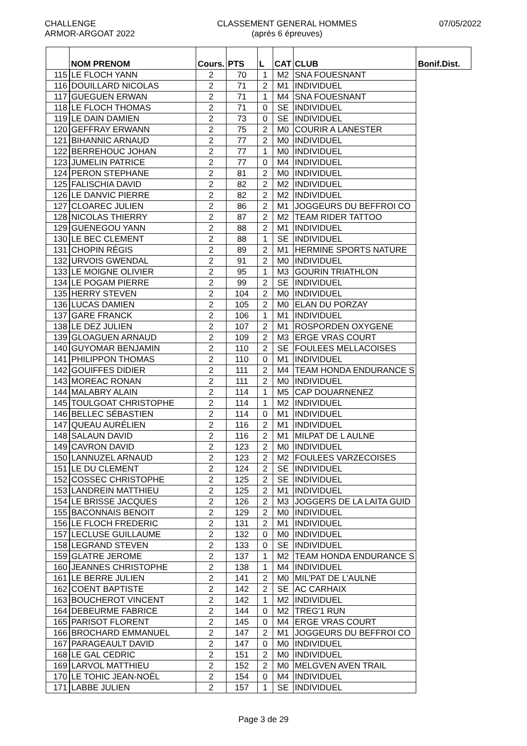CHALLENGE
ARMOR-ARGOAT 2022
CLASSEMENT GENERAL HOMMES
(après 6 épreuves)
07/05/2022
| | NOM PRENOM | Cours. | PTS | L | CAT | CLUB | Bonif.Dist. |
| --- | --- | --- | --- | --- | --- | --- | --- |
| 115 | LE FLOCH YANN | 2 | 70 | 1 | M2 | SNA FOUESNANT | |
| 116 | DOUILLARD NICOLAS | 2 | 71 | 2 | M1 | INDIVIDUEL | |
| 117 | GUEGUEN ERWAN | 2 | 71 | 1 | M4 | SNA FOUESNANT | |
| 118 | LE FLOCH THOMAS | 2 | 71 | 0 | SE | INDIVIDUEL | |
| 119 | LE DAIN DAMIEN | 2 | 73 | 0 | SE | INDIVIDUEL | |
| 120 | GEFFRAY ERWANN | 2 | 75 | 2 | M0 | COURIR A LANESTER | |
| 121 | BIHANNIC ARNAUD | 2 | 77 | 2 | M0 | INDIVIDUEL | |
| 122 | BERREHOUC JOHAN | 2 | 77 | 1 | M0 | INDIVIDUEL | |
| 123 | JUMELIN PATRICE | 2 | 77 | 0 | M4 | INDIVIDUEL | |
| 124 | PERON STEPHANE | 2 | 81 | 2 | M0 | INDIVIDUEL | |
| 125 | FALISCHIA DAVID | 2 | 82 | 2 | M2 | INDIVIDUEL | |
| 126 | LE DANVIC PIERRE | 2 | 82 | 2 | M2 | INDIVIDUEL | |
| 127 | CLOAREC JULIEN | 2 | 86 | 2 | M1 | JOGGEURS DU BEFFROI CO | |
| 128 | NICOLAS THIERRY | 2 | 87 | 2 | M2 | TEAM RIDER TATTOO | |
| 129 | GUENEGOU YANN | 2 | 88 | 2 | M1 | INDIVIDUEL | |
| 130 | LE BEC CLEMENT | 2 | 88 | 1 | SE | INDIVIDUEL | |
| 131 | CHOPIN RÉGIS | 2 | 89 | 2 | M1 | HERMINE SPORTS NATURE | |
| 132 | URVOIS GWENDAL | 2 | 91 | 2 | M0 | INDIVIDUEL | |
| 133 | LE MOIGNE OLIVIER | 2 | 95 | 1 | M3 | GOURIN TRIATHLON | |
| 134 | LE POGAM PIERRE | 2 | 99 | 2 | SE | INDIVIDUEL | |
| 135 | HERRY STEVEN | 2 | 104 | 2 | M0 | INDIVIDUEL | |
| 136 | LUCAS DAMIEN | 2 | 105 | 2 | M0 | ELAN DU PORZAY | |
| 137 | GARE FRANCK | 2 | 106 | 1 | M1 | INDIVIDUEL | |
| 138 | LE DEZ JULIEN | 2 | 107 | 2 | M1 | ROSPORDEN OXYGENE | |
| 139 | GLOAGUEN ARNAUD | 2 | 109 | 2 | M3 | ERGE VRAS COURT | |
| 140 | GUYOMAR BENJAMIN | 2 | 110 | 2 | SE | FOULEES MELLACOISES | |
| 141 | PHILIPPON THOMAS | 2 | 110 | 0 | M1 | INDIVIDUEL | |
| 142 | GOUIFFES DIDIER | 2 | 111 | 2 | M4 | TEAM HONDA ENDURANCE S | |
| 143 | MOREAC RONAN | 2 | 111 | 2 | M0 | INDIVIDUEL | |
| 144 | MALABRY ALAIN | 2 | 114 | 1 | M5 | CAP DOUARNENEZ | |
| 145 | TOULGOAT CHRISTOPHE | 2 | 114 | 1 | M2 | INDIVIDUEL | |
| 146 | BELLEC SÉBASTIEN | 2 | 114 | 0 | M1 | INDIVIDUEL | |
| 147 | QUEAU AURÉLIEN | 2 | 116 | 2 | M1 | INDIVIDUEL | |
| 148 | SALAUN DAVID | 2 | 116 | 2 | M1 | MILPAT DE L AULNE | |
| 149 | CAVRON DAVID | 2 | 123 | 2 | M0 | INDIVIDUEL | |
| 150 | LANNUZEL ARNAUD | 2 | 123 | 2 | M2 | FOULEES VARZECOISES | |
| 151 | LE DU CLEMENT | 2 | 124 | 2 | SE | INDIVIDUEL | |
| 152 | COSSEC CHRISTOPHE | 2 | 125 | 2 | SE | INDIVIDUEL | |
| 153 | LANDREIN MATTHIEU | 2 | 125 | 2 | M1 | INDIVIDUEL | |
| 154 | LE BRISSE JACQUES | 2 | 126 | 2 | M3 | JOGGERS DE LA LAITA GUID | |
| 155 | BACONNAIS BENOIT | 2 | 129 | 2 | M0 | INDIVIDUEL | |
| 156 | LE FLOCH FREDERIC | 2 | 131 | 2 | M1 | INDIVIDUEL | |
| 157 | LECLUSE GUILLAUME | 2 | 132 | 0 | M0 | INDIVIDUEL | |
| 158 | LEGRAND STEVEN | 2 | 133 | 0 | SE | INDIVIDUEL | |
| 159 | GLATRE JEROME | 2 | 137 | 1 | M2 | TEAM HONDA ENDURANCE S | |
| 160 | JEANNES CHRISTOPHE | 2 | 138 | 1 | M4 | INDIVIDUEL | |
| 161 | LE BERRE JULIEN | 2 | 141 | 2 | M0 | MIL'PAT DE L'AULNE | |
| 162 | COENT BAPTISTE | 2 | 142 | 2 | SE | AC CARHAIX | |
| 163 | BOUCHEROT VINCENT | 2 | 142 | 1 | M2 | INDIVIDUEL | |
| 164 | DEBEURME FABRICE | 2 | 144 | 0 | M2 | TREG'1 RUN | |
| 165 | PARISOT FLORENT | 2 | 145 | 0 | M4 | ERGE VRAS COURT | |
| 166 | BROCHARD EMMANUEL | 2 | 147 | 2 | M1 | JOGGEURS DU BEFFROI CO | |
| 167 | PARAGEAULT DAVID | 2 | 147 | 0 | M0 | INDIVIDUEL | |
| 168 | LE GAL CEDRIC | 2 | 151 | 2 | M0 | INDIVIDUEL | |
| 169 | LARVOL MATTHIEU | 2 | 152 | 2 | M0 | MELGVEN AVEN TRAIL | |
| 170 | LE TOHIC JEAN-NOËL | 2 | 154 | 0 | M4 | INDIVIDUEL | |
| 171 | LABBE JULIEN | 2 | 157 | 1 | SE | INDIVIDUEL | |
Page 3 de 29